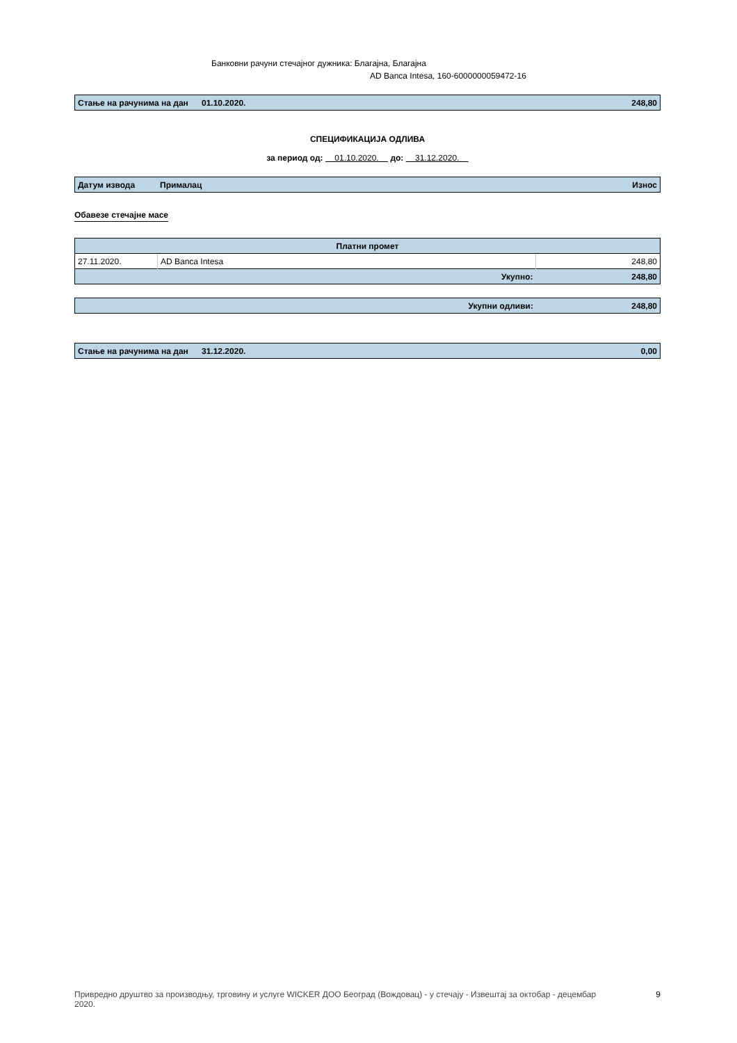Банковни рачуни стечајног дужника: Благајна, Благајна
AD Banca Intesa, 160-6000000059472-16
| Стање на рачунима на дан | 01.10.2020. | 248,80 |
СПЕЦИФИКАЦИЈА ОДЛИВА
за период од: 01.10.2020. до: 31.12.2020.
| Датум извода | Прималац | Износ |
Обавезе стечајне масе
| Платни промет | | |
| 27.11.2020. | AD Banca Intesa | 248,80 |
| Укупно: | | 248,80 |
| Укупни одливи: | 248,80 |
| Стање на рачунима на дан | 31.12.2020. | 0,00 |
Привредно друштво за производњу, трговину и услуге WICKER ДОО Београд (Вождовац) - у стечају - Извештај за октобар - децембар 2020.
9